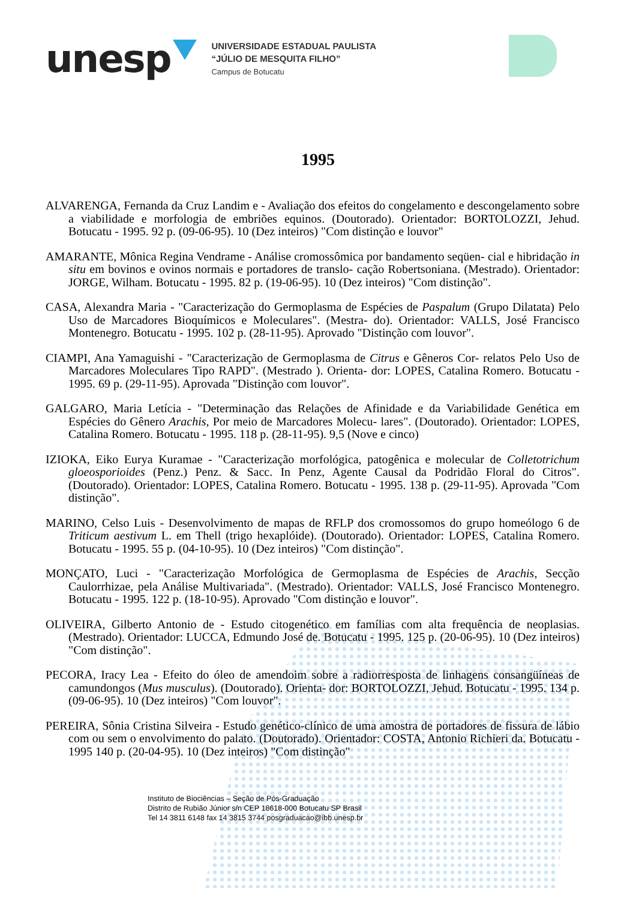unesp
UNIVERSIDADE ESTADUAL PAULISTA
“JÚLIO DE MESQUITA FILHO”
Campus de Botucatu
1995
ALVARENGA, Fernanda da Cruz Landim e - Avaliação dos efeitos do congelamento e descongelamento sobre a viabilidade e morfologia de embriões equinos. (Doutorado). Orientador: BORTOLOZZI, Jehud. Botucatu - 1995. 92 p. (09-06-95). 10 (Dez inteiros) "Com distinção e louvor"
AMARANTE, Mônica Regina Vendrame - Análise cromossômica por bandamento seqüen- cial e hibridação in situ em bovinos e ovinos normais e portadores de translo- cação Robertsoniana. (Mestrado). Orientador: JORGE, Wilham. Botucatu - 1995. 82 p. (19-06-95). 10 (Dez inteiros) "Com distinção".
CASA, Alexandra Maria - "Caracterização do Germoplasma de Espécies de Paspalum (Grupo Dilatata) Pelo Uso de Marcadores Bioquímicos e Moleculares". (Mestra- do). Orientador: VALLS, José Francisco Montenegro. Botucatu - 1995. 102 p. (28-11-95). Aprovado "Distinção com louvor".
CIAMPI, Ana Yamaguishi - "Caracterização de Germoplasma de Citrus e Gêneros Cor- relatos Pelo Uso de Marcadores Moleculares Tipo RAPD". (Mestrado ). Orienta- dor: LOPES, Catalina Romero. Botucatu - 1995. 69 p. (29-11-95). Aprovada "Distinção com louvor".
GALGARO, Maria Letícia - "Determinação das Relações de Afinidade e da Variabilidade Genética em Espécies do Gênero Arachis, Por meio de Marcadores Molecu- lares". (Doutorado). Orientador: LOPES, Catalina Romero. Botucatu - 1995. 118 p. (28-11-95). 9,5 (Nove e cinco)
IZIOKA, Eiko Eurya Kuramae - "Caracterização morfológica, patogênica e molecular de Colletotrichum gloeosporioides (Penz.) Penz. & Sacc. In Penz, Agente Causal da Podridão Floral do Citros". (Doutorado). Orientador: LOPES, Catalina Romero. Botucatu - 1995. 138 p. (29-11-95). Aprovada "Com distinção".
MARINO, Celso Luis - Desenvolvimento de mapas de RFLP dos cromossomos do grupo homeólogo 6 de Triticum aestivum L. em Thell (trigo hexaplóide). (Doutorado). Orientador: LOPES, Catalina Romero. Botucatu - 1995. 55 p. (04-10-95). 10 (Dez inteiros) "Com distinção".
MONÇATO, Luci - "Caracterização Morfológica de Germoplasma de Espécies de Arachis, Secção Caulorrhizae, pela Análise Multivariada". (Mestrado). Orientador: VALLS, José Francisco Montenegro. Botucatu - 1995. 122 p. (18-10-95). Aprovado "Com distinção e louvor".
OLIVEIRA, Gilberto Antonio de - Estudo citogenético em famílias com alta frequência de neoplasias. (Mestrado). Orientador: LUCCA, Edmundo José de. Botucatu - 1995. 125 p. (20-06-95). 10 (Dez inteiros) "Com distinção".
PECORA, Iracy Lea - Efeito do óleo de amendoim sobre a radiorresposta de linhagens consangüíneas de camundongos (Mus musculus). (Doutorado). Orienta- dor: BORTOLOZZI, Jehud. Botucatu - 1995. 134 p. (09-06-95). 10 (Dez inteiros) "Com louvor".
PEREIRA, Sônia Cristina Silveira - Estudo genético-clínico de uma amostra de portadores de fissura de lábio com ou sem o envolvimento do palato. (Doutorado). Orientador: COSTA, Antonio Richieri da. Botucatu - 1995 140 p. (20-04-95). 10 (Dez inteiros) "Com distinção"
Instituto de Biociências – Seção de Pós-Graduação
Distrito de Rubião Júnior s/n CEP 18618-000 Botucatu SP Brasil
Tel 14 3811 6148 fax 14 3815 3744 posgraduacao@ibb.unesp.br